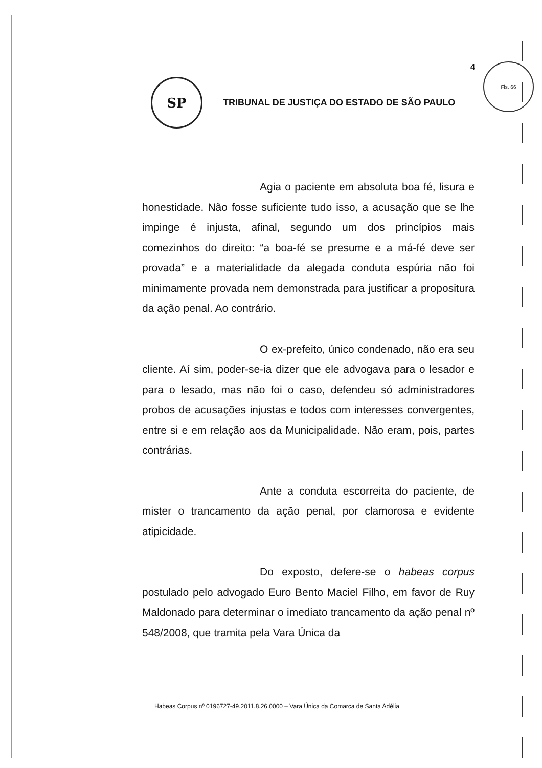4 Fls. 66
SP
TRIBUNAL DE JUSTIÇA DO ESTADO DE SÃO PAULO
Agia o paciente em absoluta boa fé, lisura e honestidade. Não fosse suficiente tudo isso, a acusação que se lhe impinge é injusta, afinal, segundo um dos princípios mais comezinhos do direito: “a boa-fé se presume e a má-fé deve ser provada” e a materialidade da alegada conduta espúria não foi minimamente provada nem demonstrada para justificar a propositura da ação penal. Ao contrário.
O ex-prefeito, único condenado, não era seu cliente. Aí sim, poder-se-ia dizer que ele advogava para o lesador e para o lesado, mas não foi o caso, defendeu só administradores probos de acusações injustas e todos com interesses convergentes, entre si e em relação aos da Municipalidade. Não eram, pois, partes contrárias.
Ante a conduta escorreita do paciente, de mister o trancamento da ação penal, por clamorosa e evidente atipicidade.
Do exposto, defere-se o habeas corpus postulado pelo advogado Euro Bento Maciel Filho, em favor de Ruy Maldonado para determinar o imediato trancamento da ação penal nº 548/2008, que tramita pela Vara Única da
Habeas Corpus nº 0196727-49.2011.8.26.0000 – Vara Única da Comarca de Santa Adélia